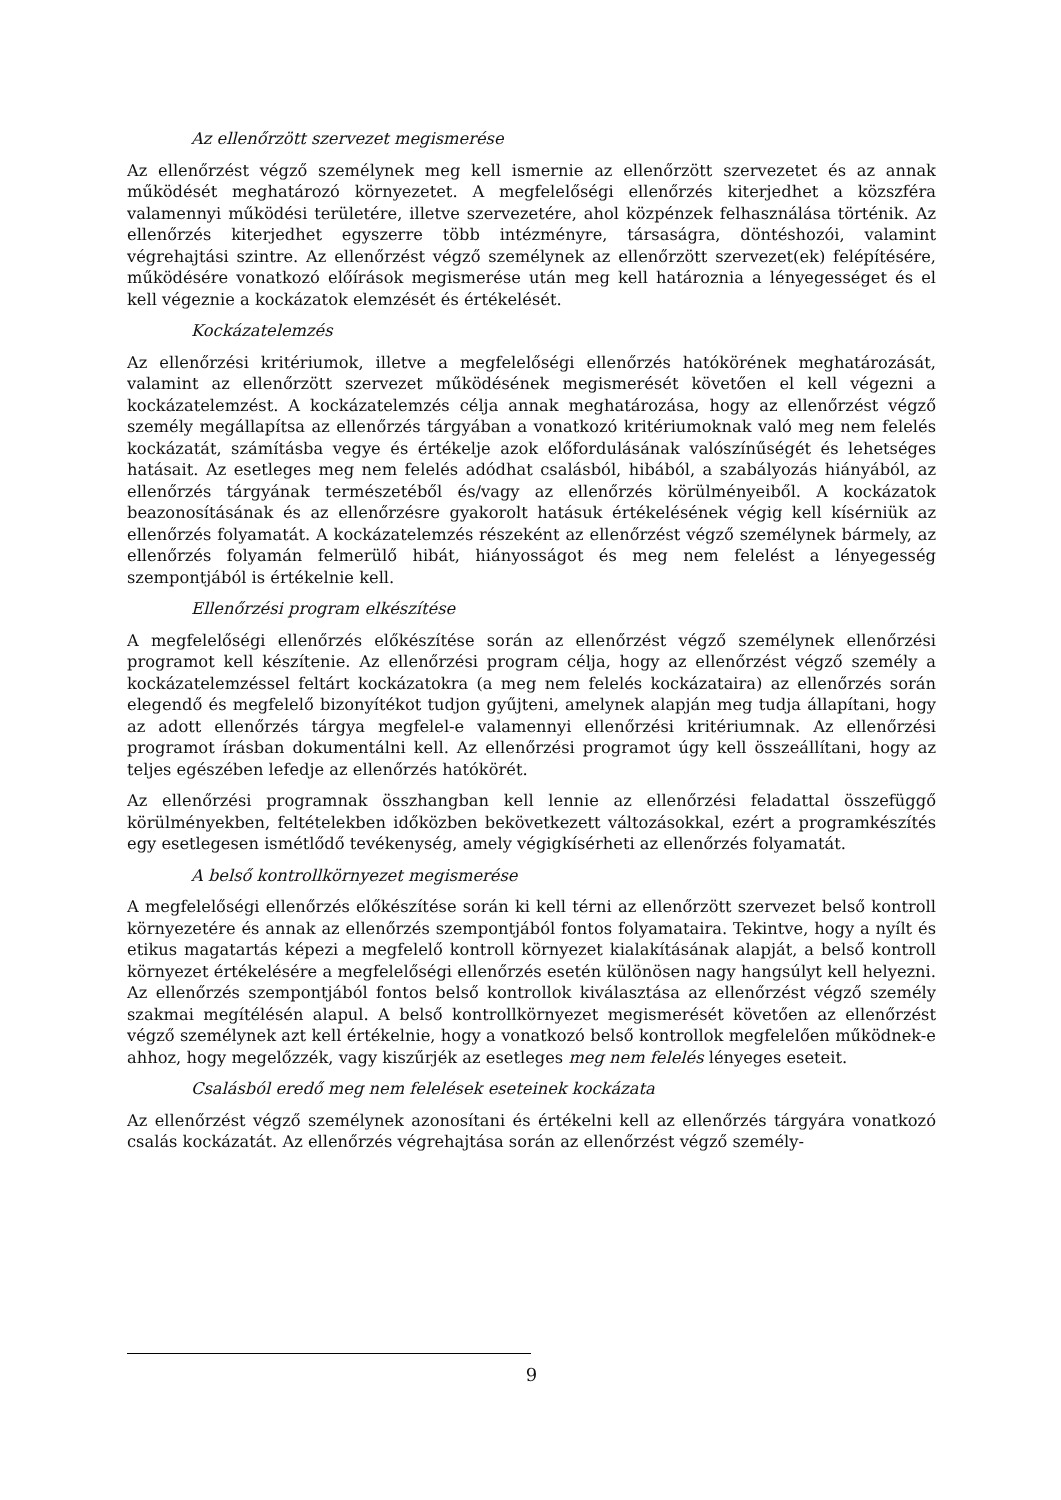Az ellenőrzött szervezet megismerése
Az ellenőrzést végző személynek meg kell ismernie az ellenőrzött szervezetet és az annak működését meghatározó környezetet. A megfelelőségi ellenőrzés kiterjedhet a közszféra valamennyi működési területére, illetve szervezetére, ahol közpénzek felhasználása történik. Az ellenőrzés kiterjedhet egyszerre több intézményre, társaságra, döntéshozói, valamint végrehajtási szintre. Az ellenőrzést végző személynek az ellenőrzött szervezet(ek) felépítésére, működésére vonatkozó előírások megismerése után meg kell határoznia a lényegességet és el kell végeznie a kockázatok elemzését és értékelését.
Kockázatelemzés
Az ellenőrzési kritériumok, illetve a megfelelőségi ellenőrzés hatókörének meghatározását, valamint az ellenőrzött szervezet működésének megismerését követően el kell végezni a kockázatelemzést. A kockázatelemzés célja annak meghatározása, hogy az ellenőrzést végző személy megállapítsa az ellenőrzés tárgyában a vonatkozó kritériumoknak való meg nem felelés kockázatát, számításba vegye és értékelje azok előfordulásának valószínűségét és lehetséges hatásait. Az esetleges meg nem felelés adódhat csalásból, hibából, a szabályozás hiányából, az ellenőrzés tárgyának természetéből és/vagy az ellenőrzés körülményeiből. A kockázatok beazonosításának és az ellenőrzésre gyakorolt hatásuk értékelésének végig kell kísérniük az ellenőrzés folyamatát. A kockázatelemzés részeként az ellenőrzést végző személynek bármely, az ellenőrzés folyamán felmerülő hibát, hiányosságot és meg nem felelést a lényegesség szempontjából is értékelnie kell.
Ellenőrzési program elkészítése
A megfelelőségi ellenőrzés előkészítése során az ellenőrzést végző személynek ellenőrzési programot kell készítenie. Az ellenőrzési program célja, hogy az ellenőrzést végző személy a kockázatelemzéssel feltárt kockázatokra (a meg nem felelés kockázataira) az ellenőrzés során elegendő és megfelelő bizonyítékot tudjon gyűjteni, amelynek alapján meg tudja állapítani, hogy az adott ellenőrzés tárgya megfelel-e valamennyi ellenőrzési kritériumnak. Az ellenőrzési programot írásban dokumentálni kell. Az ellenőrzési programot úgy kell összeállítani, hogy az teljes egészében lefedje az ellenőrzés hatókörét.
Az ellenőrzési programnak összhangban kell lennie az ellenőrzési feladattal összefüggő körülményekben, feltételekben időközben bekövetkezett változásokkal, ezért a programkészítés egy esetlegesen ismétlődő tevékenység, amely végigkísérheti az ellenőrzés folyamatát.
A belső kontrollkörnyezet megismerése
A megfelelőségi ellenőrzés előkészítése során ki kell térni az ellenőrzött szervezet belső kontroll környezetére és annak az ellenőrzés szempontjából fontos folyamataira. Tekintve, hogy a nyílt és etikus magatartás képezi a megfelelő kontroll környezet kialakításának alapját, a belső kontroll környezet értékelésére a megfelelőségi ellenőrzés esetén különösen nagy hangsúlyt kell helyezni. Az ellenőrzés szempontjából fontos belső kontrollok kiválasztása az ellenőrzést végző személy szakmai megítélésén alapul. A belső kontrollkörnyezet megismerését követően az ellenőrzést végző személynek azt kell értékelnie, hogy a vonatkozó belső kontrollok megfelelően működnek-e ahhoz, hogy megelőzzék, vagy kiszűrjék az esetleges meg nem felelés lényeges eseteit.
Csalásból eredő meg nem felelések eseteinek kockázata
Az ellenőrzést végző személynek azonosítani és értékelni kell az ellenőrzés tárgyára vonatkozó csalás kockázatát. Az ellenőrzés végrehajtása során az ellenőrzést végző személy-
9